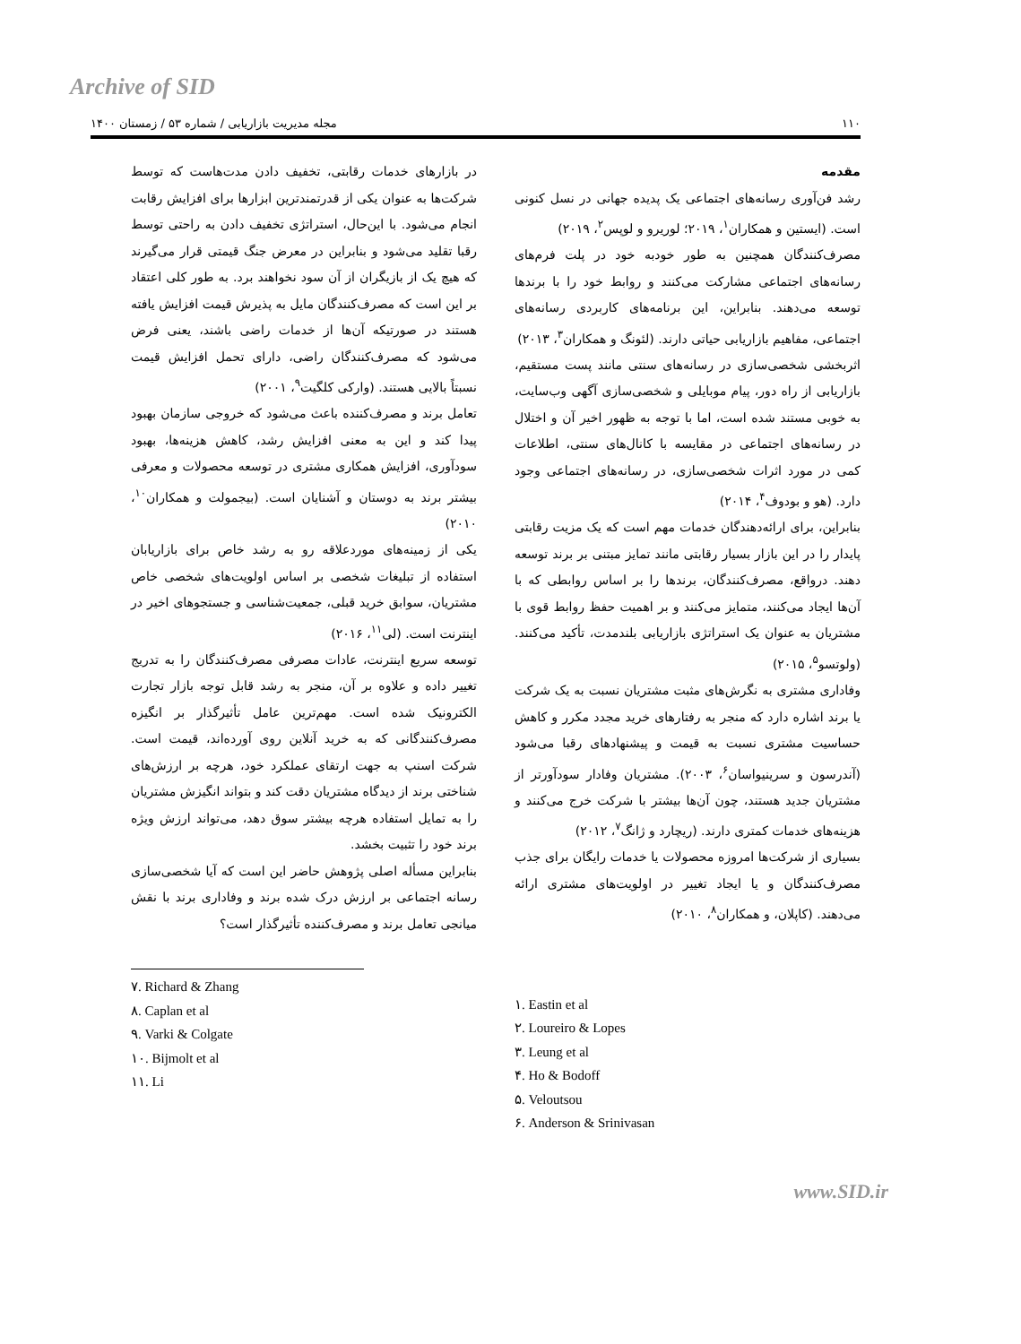Archive of SID
۱۱۰ مجله مدیریت بازاریابی / شماره ۵۳ / زمستان ۱۴۰۰
مقدمه
رشد فن‌آوری رسانه‌های اجتماعی یک پدیده جهانی در نسل کنونی است. (ایستین و همکاران<sup>۱</sup>، ۲۰۱۹؛ لوریرو و لوپس<sup>۲</sup>، ۲۰۱۹)
مصرف‌کنندگان همچنین به طور خودبه خود در پلت فرم‌های رسانه‌های اجتماعی مشارکت می‌کنند و روابط خود را با برندها توسعه می‌دهند. بنابراین، این برنامه‌های کاربردی رسانه‌های اجتماعی، مفاهیم بازاریابی حیاتی دارند. (لئونگ و همکاران<sup>۳</sup>، ۲۰۱۳)
اثربخشی شخصی‌سازی در رسانه‌های سنتی مانند پست مستقیم، بازاریابی از راه دور، پیام موبایلی و شخصی‌سازی آگهی وب‌سایت، به خوبی مستند شده است، اما با توجه به ظهور اخیر آن و اختلال در رسانه‌های اجتماعی در مقایسه با کانال‌های سنتی، اطلاعات کمی در مورد اثرات شخصی‌سازی، در رسانه‌های اجتماعی وجود دارد. (هو و بودوف<sup>۴</sup>، ۲۰۱۴)
بنابراین، برای ارائه‌دهندگان خدمات مهم است که یک مزیت رقابتی پایدار را در این بازار بسیار رقابتی مانند تمایز مبتنی بر برند توسعه دهند. درواقع، مصرف‌کنندگان، برندها را بر اساس روابطی که با آن‌ها ایجاد می‌کنند، متمایز می‌کنند و بر اهمیت حفظ روابط قوی با مشتریان به عنوان یک استراتژی بازاریابی بلندمدت، تأکید می‌کنند. (ولوتسو<sup>۵</sup>، ۲۰۱۵)
وفاداری مشتری به نگرش‌های مثبت مشتریان نسبت به یک شرکت یا برند اشاره دارد که منجر به رفتارهای خرید مجدد مکرر و کاهش حساسیت مشتری نسبت به قیمت و پیشنهادهای رقبا می‌شود (آندرسون و سرینیواسان<sup>۶</sup>، ۲۰۰۳). مشتریان وفادار سودآورتر از مشتریان جدید هستند، چون آن‌ها بیشتر با شرکت خرج می‌کنند و هزینه‌های خدمات کمتری دارند. (ریچارد و ژانگ<sup>۷</sup>، ۲۰۱۲)
بسیاری از شرکت‌ها امروزه محصولات یا خدمات رایگان برای جذب مصرف‌کنندگان و یا ایجاد تغییر در اولویت‌های مشتری ارائه می‌دهند. (کاپلان، و همکاران<sup>۸</sup>، ۲۰۱۰)
در بازارهای خدمات رقابتی، تخفیف دادن مدت‌هاست که توسط شرکت‌ها به عنوان یکی از قدرتمندترین ابزارها برای افزایش رقابت انجام می‌شود. با این‌حال، استراتژی تخفیف دادن به راحتی توسط رقبا تقلید می‌شود و بنابراین در معرض جنگ قیمتی قرار می‌گیرند که هیچ یک از بازیگران از آن سود نخواهند برد. به طور کلی اعتقاد بر این است که مصرف‌کنندگان مایل به پذیرش قیمت افزایش یافته هستند در صورتیکه آن‌ها از خدمات راضی باشند، یعنی فرض می‌شود که مصرف‌کنندگان راضی، دارای تحمل افزایش قیمت نسبتاً بالایی هستند. (وارکی کلگیت<sup>۹</sup>، ۲۰۰۱)
تعامل برند و مصرف‌کننده باعث می‌شود که خروجی سازمان بهبود پیدا کند و این به معنی افزایش رشد، کاهش هزینه‌ها، بهبود سودآوری، افزایش همکاری مشتری در توسعه محصولات و معرفی بیشتر برند به دوستان و آشنایان است. (بیجمولت و همکاران<sup>۱۰</sup>، ۲۰۱۰)
یکی از زمینه‌های موردعلاقه رو به رشد خاص برای بازاریابان استفاده از تبلیغات شخصی بر اساس اولویت‌های شخصی خاص مشتریان، سوابق خرید قبلی، جمعیت‌شناسی و جستجوهای اخیر در اینترنت است. (لی<sup>۱۱</sup>، ۲۰۱۶)
توسعه سریع اینترنت، عادات مصرفی مصرف‌کنندگان را به تدریج تغییر داده و علاوه بر آن، منجر به رشد قابل توجه بازار تجارت الکترونیک شده است. مهم‌ترین عامل تأثیرگذار بر انگیزه مصرف‌کنندگانی که به خرید آنلاین روی آورده‌اند، قیمت است. شرکت اسنپ به جهت ارتقای عملکرد خود، هرچه بر ارزش‌های شناختی برند از دیدگاه مشتریان دقت کند و بتواند انگیزش مشتریان را به تمایل استفاده هرچه بیشتر سوق دهد، می‌تواند ارزش ویژه برند خود را تثبیت بخشد.
بنابراین مسأله اصلی پژوهش حاضر این است که آیا شخصی‌سازی رسانه اجتماعی بر ارزش درک شده برند و وفاداری برند با نقش میانجی تعامل برند و مصرف‌کننده تأثیرگذار است؟
۱. Eastin et al
۲. Loureiro & Lopes
۳. Leung et al
۴. Ho & Bodoff
۵. Veloutsou
۶. Anderson & Srinivasan
۷. Richard & Zhang
۸. Caplan et al
۹. Varki & Colgate
۱۰. Bijmolt et al
۱۱. Li
www.SID.ir